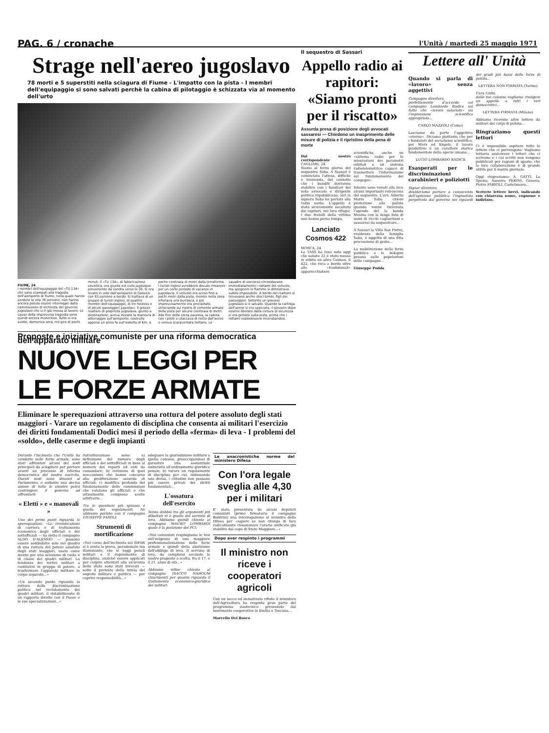PAG. 6 / cronache l'Unità / martedì 25 maggio 1971
Strage nell'aereo jugoslavo
78 morti e 5 superstiti nella sciagura di Fiume - L'impatto con la pista - I membri dell'equipaggio si sono salvati perchè la cabina di pilotaggio è schizzata via al momento dell'urto
FIUME, 24
I membri dell'equipaggio del «TU 134» che sono scampati alla tragedia dell'aeroporto di Fiume, nella quale hanno perduto la vita 78 persone, non hanno ancora potuto essere interrogati dalla commissione di inchiesta del governo jugoslavo che si è già messa al lavoro. Le cause della improvvisa tragedia sono quindi ancora misteriose. Tutto si era svolto, domenica sera, nel giro di pochi minuti. Il «TU 134», di fabbricazione sovietica, era giunto nel cielo jugoslavo proveniente da Londra verso le 20. Si era levato in volo dall'aeroporto di Gatwick con 83 persone a bordo. Si trattava di un gruppo di turisti inglesi, di quattro membri dell'equipaggio, di tre hostess e di alcuni passeggeri jugoslavi. Il grosso reattore di proprietà jugoslava, giunto a destinazione, aveva iniziato la manovra di atterraggio sull'aeroporto, costruito appena un anno fa sull'isoletta di Krk, a poche centinaia di metri dalla terraferma. I turisti inglesi avrebbero dovuto rimanere per un certo periodo di vacanze in Jugoslavia. Il velivolo era sceso fino a pochi metri dalla pista, mentre nella zona infuriava una burrasca, e poi improvvisamente era precipitato, strisciando sul nastro di cemento armato della pista per alcune centinaia di metri. Alla fine della corsa paurosa, la cabina con i piloti si staccava di netto dall'aereo e veniva scaraventata lontano. Le squadre di soccorso circondavano immediatamente i rottami del velivolo, ma spegnere le fiamme si dimostrava subito impossibile. A bordo del reattore si trovavano anche dieci bimbi, figli dei passeggeri. Soltanto un giovane jugoslavo si è salvato. Quando la carlinga dell'aereo si era spaccata, il giovane dopo essersi liberato dalla cintura di sicurezza si era gettato sulla pista, prima che i rottami esplodessero incendiandosi.
Proposte e iniziative comuniste per una riforma democratica dell'apparato militare
NUOVE LEGGI PER LE FORZE ARMATE
Eliminare le sperequazioni attraverso una rottura del potere assoluto degli stati maggiori - Varare un regolamento di disciplina che consenta ai militari l'esercizio dei diritti fondamentali Dodici mesi il periodo della «ferma» di leva - I problemi del «soldo», delle caserme e degli impianti
Durante l'inchiesta che l'Unità ha condotto sulle forze armate, sono stati affrontati alcuni dei nodi principali da sciogliere per portare avanti un processo di riforma democratica del nostro esercito. Questi nodi sono dinanzi al Parlamento, e soltanto una decisa azione di tutte le sinistre potrà costringere il governo ad affrontarli.
« Eletti » e « manovali »
Uno dei primi punti riguarda le sperequazioni. «Le rivendicazioni di carriera e di trattamento economico degli ufficiali e dei sottufficiali — ha detto il compagno ALDO D'ALESSIO — possono essere soddisfatte solo nel quadro di una rottura del potere assoluto degli stati maggiori, usato come mezzo per una selezione di casta e di classe dei quadri militari. La tendenza dei vertici militari a costituirsi in gruppo di potere, a trasformare l'apparato militare in corpo separato...»
«Un secondo punto riguarda la rottura della discriminazione politica nel reclutamento dei quadri militari, il ristabilimento di un rapporto diretto con il Paese e le sue specializzazioni...»
ristrutturazione sono: a) definizione del numero degli ufficiali e dei sottufficiali in base al numero dei reparti ed enti da comandare; b) revisione di quei meccanismi che hanno concorso alla proliferazione assurda di ufficiali; c) modifica profonda del funzionamento delle commissioni che valutano gli ufficiali e che attualmente compiono scelte arbitrarie...
Tra le questioni più spinose è quella dei regolamenti. Ne abbiamo parlato con il compagno GIUSEPPE FASOLI.
Strumenti di mortificazione
«Nel corso dell'inchiesta sul SIFAR si è avuta la prova, paradossale ma illuminante, che le leggi penali militari e il regolamento di disciplina, anziché essere applicati per colpire attentati alla sicurezza dello stato sono stati invocati — sotto il pretesto della tutela del segreto militare e politico — per coprire responsabilità...»
adeguare la giurisdizione militare a quella comune, preoccupandosi di garantire una sostanziale unitarietà all'ordinamento giuridico penale; b) varare un regolamento di disciplina per cui, indossando una divisa, i cittadini non possano più essere privati dei diritti fondamentali...
L'ossatura dell'esercito
Senza dubbio tra gli argomenti più dibattuti vi è quello del servizio di leva. Abbiamo quindi chiesto al compagno MAURO LOMBARDI quale è la posizione del PCI.
«Noi comunisti respingiamo le tesi sull'esigenza di una maggiore professionalizzazione delle forze armate e quindi della abolizione dell'obbligo di leva. Il servizio di leva, da compiersi secondo le nostre proposte a scelta, fra il 17. e il 21. anno di età...»
Abbiamo infine chiesto al compagno ISACCO NAHOUM chiarimenti per quanto riguarda il trattamento economico-giuridico dei militari.
Le anacronistiche norme del ministero Difesa
Con l'ora legale sveglia alle 4,30 per i militari
E' stata presentata da alcuni deputati comunisti (primo firmatario il compagno Boldrini) una interrogazione al ministro della Difesa per «sapere se non ritenga di fare radicalmente riesaminare l'orario unificato già stabilito dal capo di Stato Maggiore...»
Dopo aver respinto i programmi
Il ministro non riceve i cooperatori agricoli
Con un secco ed immotivato rifiuto il ministero dell'Agricoltura ha respinto gran parte del programma zootecnico presentato dal movimento cooperativo in Emilia e Toscana...
Marcello Del Bosco
Il sequestro di Sassari
Appello radio ai rapitori: «Siamo pronti per il riscatto»
Assurda presa di posizione degli avvocati sassaresi — Chiedono un inasprimento delle misure di polizia e il ripristino della pena di morte
Dal nostro corrispondente
CAGLIARI, 24
Siamo al terzo giorno del sequestro Saba. A Sassari è cominciata l'attesa, difficile e tremenda, del contatto che i banditi dovranno stabilire con i familiari del noto avvocato e dirigente politico repubblicano. Ieri la signora Saba ha parlato alla radio sarda. L'appello è stato sicuramente ascoltato dai rapitori, nel loro rifugio. I due fratelli della vittima non hanno perso tempo.
Lanciato Cosmos 422
MOSCA, 24
La TASS ha reso noto oggi che sabato 22 è stato messo in orbita un altro Cosmos, il 422, che reca a bordo oltre alle «tradizionali» apparecchiature scientifiche, anche un «sistema radio per le misurazioni dei parametri orbitali e un sistema radiotelemetrico capace di trasmettere l'informazione sul funzionamento dei congegni».
Intanto sono venuti alla luce alcuni importanti retroscena del sequestro. L'avv. Alberto Mario Saba chiese protezione alla polizia quando venne rinvenuta l'agenda del la banda Mesina con la lunga lista di nomi di ricchi cagliaritani e sassaresi da sequestrare...
A Sassari la Villa San Pietro, residenza della famiglia Saba, è oggetto di una fitta processione di gente...
La mobilitazione della forza pubblica e le indagini pesano sulle popolazioni delle campagne...
Giuseppe Podda
Lettere all' Unità
Quando si parla di «lavoro» senza aggettivi
Compagno direttore,
perfettamente d'accordo col compagno Lombardo Radice sul fatto che «lavoro salariato» sia l'espressione scientifica appropriata...
CARLO MAZZOLI (Como)
Lasciamo da parte l'aggettivo «eterno». Diciamo piuttosto che per i fondatori del socialismo scientifico, per Marx ed Engels, il lavoro produttivo è un carattere storico fondamentale della specie umana...
LUCIO LOMBARDO RADICE
Esasperati per le discriminazioni carabinieri e poliziotti
Signor direttore,
desideriamo portare a conoscenza dell'opinione pubblica l'ingiustizia perpetrata dal governo nei riguardi dei gradi più bassi delle forze di polizia...
LETTERA NON FIRMATA (Torino)
Cara Unità,
dalle tue colonne vogliamo rivolgere un appello a tutti i veri democratici...
LETTERA FIRMATA (Milano)
Abbiamo ricevuto altre lettere da militari dei corpi di polizia...
Ringraziamo questi lettori
Ci è impossibile ospitare tutte le lettere che ci pervengono. Vogliamo tuttavia assicurare i lettori che ci scrivono e i cui scritti non vengono pubblicati per ragioni di spazio, che la loro collaborazione è di grande utilità per il nostro giornale.
Oggi ringraziamo: A. GATTI, La Spezia; Assuero PERINI, Genova; Pietro FARIOLI, Castelnuovo...
Scrivete lettere brevi, indicando con chiarezza nome, cognome e indirizzo.